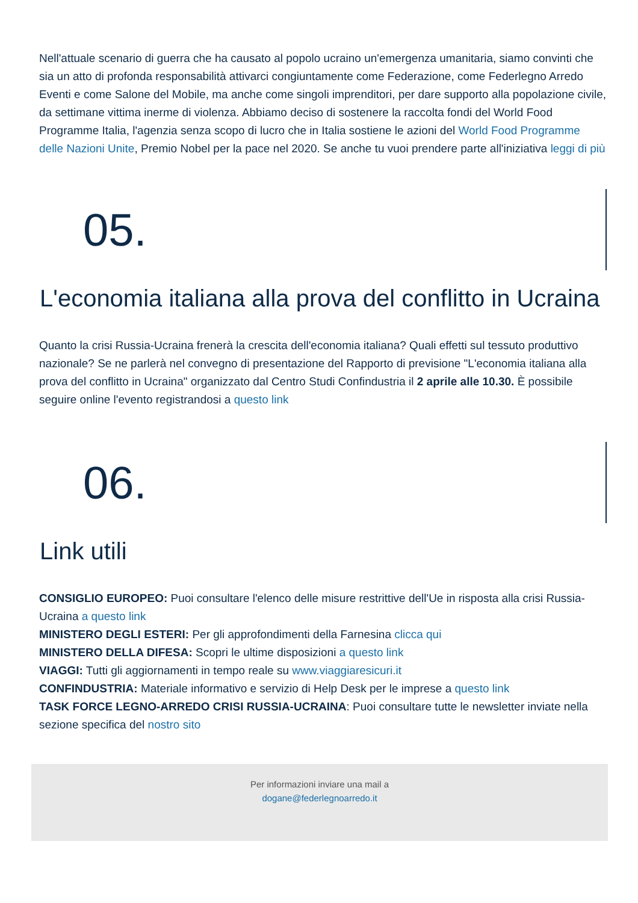Nell'attuale scenario di guerra che ha causato al popolo ucraino un'emergenza umanitaria, siamo convinti che sia un atto di profonda responsabilità attivarci congiuntamente come Federazione, come Federlegno Arredo Eventi e come Salone del Mobile, ma anche come singoli imprenditori, per dare supporto alla popolazione civile, da settimane vittima inerme di violenza. Abbiamo deciso di sostenere la raccolta fondi del World Food Programme Italia, l'agenzia senza scopo di lucro che in Italia sostiene le azioni del World Food Programme delle Nazioni Unite, Premio Nobel per la pace nel 2020. Se anche tu vuoi prendere parte all'iniziativa leggi di più
05.
L'economia italiana alla prova del conflitto in Ucraina
Quanto la crisi Russia-Ucraina frenerà la crescita dell'economia italiana? Quali effetti sul tessuto produttivo nazionale? Se ne parlerà nel convegno di presentazione del Rapporto di previsione "L'economia italiana alla prova del conflitto in Ucraina" organizzato dal Centro Studi Confindustria il 2 aprile alle 10.30. È possibile seguire online l'evento registrandosi a questo link
06.
Link utili
CONSIGLIO EUROPEO: Puoi consultare l'elenco delle misure restrittive dell'Ue in risposta alla crisi Russia-Ucraina a questo link
MINISTERO DEGLI ESTERI: Per gli approfondimenti della Farnesina clicca qui
MINISTERO DELLA DIFESA: Scopri le ultime disposizioni a questo link
VIAGGI: Tutti gli aggiornamenti in tempo reale su www.viaggiaresicuri.it
CONFINDUSTRIA: Materiale informativo e servizio di Help Desk per le imprese a questo link
TASK FORCE LEGNO-ARREDO CRISI RUSSIA-UCRAINA: Puoi consultare tutte le newsletter inviate nella sezione specifica del nostro sito
Per informazioni inviare una mail a
dogane@federlegnoarredo.it